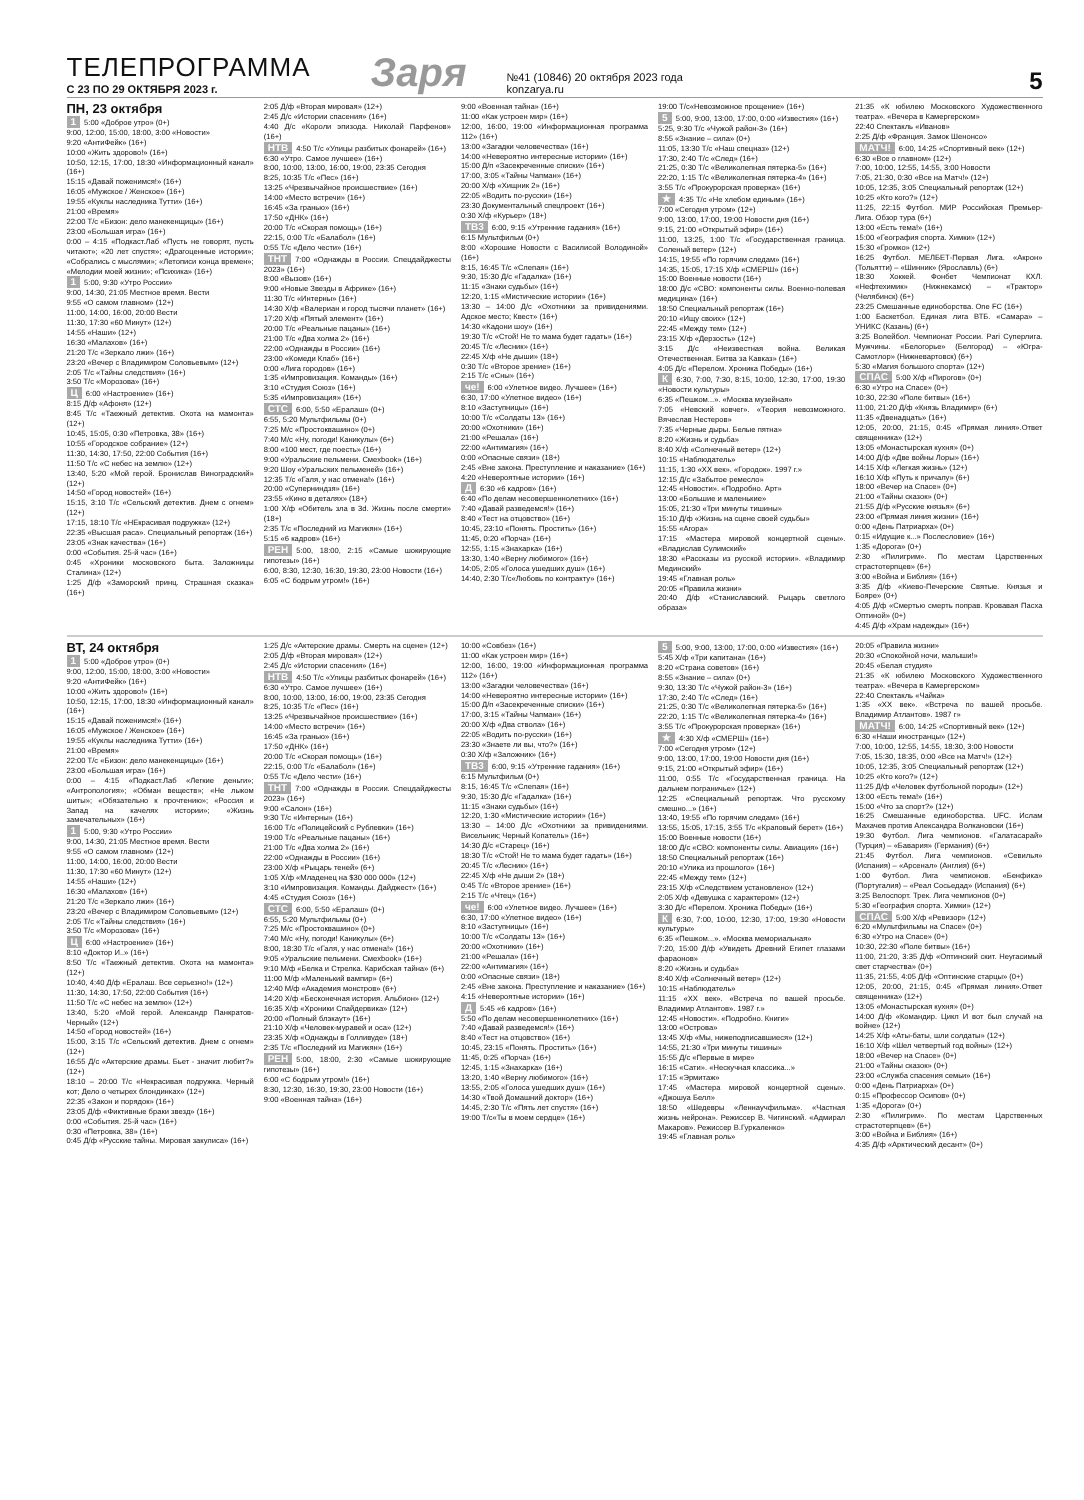ТЕЛЕПРОГРАММА
С 23 ПО 29 ОКТЯБРЯ 2023 г.
Заря
№41 (10846) 20 октября 2023 года
konzarya.ru
5
ПН, 23 октября
1 5:00 «Доброе утро» (0+)
9:00, 12:00, 15:00, 18:00, 3:00 «Новости»
9:20 «АнтиФейк» (16+)
10:00 «Жить здорово!» (16+)
10:50, 12:15, 17:00, 18:30 «Информационный канал» (16+)
15:15 «Давай поженимся!» (16+)
16:05 «Мужское / Женское» (16+)
19:55 «Куклы наследника Тутти» (16+)
21:00 «Время»
22:00 Т/с «Бизон: дело манекенщицы» (16+)
23:00 «Большая игра» (16+)
0:00 – 4:15 «Подкаст.Лаб «Пусть не говорят, пусть читают»; «20 лет спустя»; «Драгоценные истории»; «Собрались с мыслями»; «Летописи конца времен»; «Мелодии моей жизни»; «Психика» (16+)
1 5:00, 9:30 «Утро России»
9:00, 14:30, 21:05 Местное время. Вести
9:55 «О самом главном» (12+)
11:00, 14:00, 16:00, 20:00 Вести
11:30, 17:30 «60 Минут» (12+)
14:55 «Наши» (12+)
16:30 «Малахов» (16+)
21:20 Т/с «Зеркало лжи» (16+)
23:20 «Вечер с Владимиром Соловьевым» (12+)
2:05 Т/с «Тайны следствия» (16+)
3:50 Т/с «Морозова» (16+)
Ц 6:00 «Настроение» (16+)
8:15 Д/ф «Афоня» (12+)
8:45 Т/с «Таежный детектив. Охота на мамонта» (12+)
10:45, 15:05, 0:30 «Петровка, 38» (16+)
10:55 «Городское собрание» (12+)
11:30, 14:30, 17:50, 22:00 События (16+)
11:50 Т/с «С небес на землю» (12+)
13:40, 5:20 «Мой герой. Бронислав Виноградский» (12+)
14:50 «Город новостей» (16+)
15:15, 3:10 Т/с «Сельский детектив. Днем с огнем» (12+)
17:15, 18:10 Т/с «НЕкрасивая подружка» (12+)
22:35 «Высшая раса». Специальный репортаж (16+)
23:05 «Знак качества» (16+)
0:00 «События. 25-й час» (16+)
0:45 «Хроники московского быта. Заложницы Сталина» (12+)
1:25 Д/ф «Заморский принц. Страшная сказка» (16+)
2:05 Д/ф «Вторая мировая» (12+)
2:45 Д/с «Истории спасения» (16+)
4:40 Д/с «Короли эпизода. Николай Парфенов» (16+)
НТВ 4:50 Т/с «Улицы разбитых фонарей» (16+)
6:30 «Утро. Самое лучшее» (16+)
8:00, 10:00, 13:00, 16:00, 19:00, 23:35 Сегодня
8:25, 10:35 Т/с «Пес» (16+)
13:25 «Чрезвычайное происшествие» (16+)
14:00 «Место встречи» (16+)
16:45 «За гранью» (16+)
17:50 «ДНК» (16+)
20:00 Т/с «Скорая помощь» (16+)
22:15, 0:00 Т/с «Балабол» (16+)
0:55 Т/с «Дело чести» (16+)
ТНТ 7:00 «Однажды в России. Спецдайджесты 2023» (16+)
8:00 «Вызов» (16+)
9:00 «Новые Звезды в Африке» (16+)
11:30 Т/с «Интерны» (16+)
14:30 Х/ф «Валериан и город тысячи планет» (16+)
17:20 Х/ф «Пятый элемент» (16+)
20:00 Т/с «Реальные пацаны» (16+)
21:00 Т/с «Два холма 2» (16+)
22:00 «Однажды в России» (16+)
23:00 «Комеди Клаб» (16+)
0:00 «Лига городов» (16+)
1:35 «Импровизация. Команды» (16+)
3:10 «Студия Союз» (16+)
5:35 «Импровизация» (16+)
СТС 6:00, 5:50 «Ералаш» (0+)
6:55, 5:20 Мультфильмы (0+)
7:25 М/с «Простоквашино» (0+)
7:40 М/с «Ну, погоди! Каникулы» (6+)
8:00 «100 мест, где поесть» (16+)
9:00 «Уральские пельмени. Смехbook» (16+)
9:20 Шоу «Уральских пельменей» (16+)
12:35 Т/с «Галя, у нас отмена!» (16+)
20:00 «Суперниндзя» (16+)
23:55 «Кино в деталях» (18+)
1:00 Х/ф «Обитель зла в 3d. Жизнь после смерти» (18+)
2:35 Т/с «Последний из Магикян» (16+)
5:15 «6 кадров» (16+)
РЕН 5:00, 18:00, 2:15 «Самые шокирующие гипотезы» (16+)
6:00, 8:30, 12:30, 16:30, 19:30, 23:00 Новости (16+)
6:05 «С бодрым утром!» (16+)
9:00 «Военная тайна» (16+)
11:00 «Как устроен мир» (16+)
12:00, 16:00, 19:00 «Информационная программа 112» (16+)
13:00 «Загадки человечества» (16+)
14:00 «Невероятно интересные истории» (16+)
15:00 Д/п «Засекреченные списки» (16+)
17:00, 3:05 «Тайны Чапман» (16+)
20:00 Х/ф «Хищник 2» (16+)
22:05 «Водить по-русски» (16+)
23:30 Документальный спецпроект (16+)
0:30 Х/ф «Курьер» (18+)
ТВ3 6:00, 9:15 «Утренние гадания» (16+)
6:15 Мультфильм (0+)
8:00 «Хорошие Новости с Василисой Володиной» (16+)
8:15, 16:45 Т/с «Слепая» (16+)
9:30, 15:30 Д/с «Гадалка» (16+)
11:15 «Знаки судьбы» (16+)
12:20, 1:15 «Мистические истории» (16+)
13:30 – 14:00 Д/с «Охотники за привидениями. Адское место; Квест» (16+)
14:30 «Кадони шоу» (16+)
19:30 Т/с «Стой! Не то мама будет гадать» (16+)
20:45 Т/с «Лесник» (16+)
22:45 Х/ф «Не дыши» (18+)
0:30 Т/с «Второе зрение» (16+)
2:15 Т/с «Сны» (16+)
че! 6:00 «Улетное видео. Лучшее» (16+)
6:30, 17:00 «Улетное видео» (16+)
8:10 «Заступницы» (16+)
10:00 Т/с «Солдаты 13» (16+)
20:00 «Охотники» (16+)
21:00 «Решала» (16+)
22:00 «Антимагия» (16+)
0:00 «Опасные связи» (18+)
2:45 «Вне закона. Преступление и наказание» (16+)
4:20 «Невероятные истории» (16+)
Д 6:30 «6 кадров» (16+)
6:40 «По делам несовершеннолетних» (16+)
7:40 «Давай разведемся!» (16+)
8:40 «Тест на отцовство» (16+)
10:45, 23:10 «Понять. Простить» (16+)
11:45, 0:20 «Порча» (16+)
12:55, 1:15 «Знахарка» (16+)
13:30, 1:40 «Верну любимого» (16+)
14:05, 2:05 «Голоса ушедших душ» (16+)
14:40, 2:30 Т/с«Любовь по контракту» (16+)
19:00 Т/с«Невозможное прощение» (16+)
5 5:00, 9:00, 13:00, 17:00, 0:00 «Известия» (16+)
5:25, 9:30 Т/с «Чужой район-3» (16+)
8:55 «Знание – сила» (0+)
11:05, 13:30 Т/с «Наш спецназ» (12+)
17:30, 2:40 Т/с «След» (16+)
21:25, 0:30 Т/с «Великолепная пятерка-5» (16+)
22:20, 1:15 Т/с «Великолепная пятерка-4» (16+)
3:55 Т/с «Прокурорская проверка» (16+)
★ 4:35 Т/с «Не хлебом единым» (16+)
7:00 «Сегодня утром» (12+)
9:00, 13:00, 17:00, 19:00 Новости дня (16+)
9:15, 21:00 «Открытый эфир» (16+)
11:00, 13:25, 1:00 Т/с «Государственная граница. Соленый ветер» (12+)
14:15, 19:55 «По горячим следам» (16+)
14:35, 15:05, 17:15 Х/ф «СМЕРШ» (16+)
15:00 Военные новости (16+)
18:00 Д/с «СВО: компоненты силы. Военно-полевая медицина» (16+)
18:50 Специальный репортаж (16+)
20:10 «Ищу своих» (12+)
22:45 «Между тем» (12+)
23:15 Х/ф «Дерзость» (12+)
3:15 Д/с «Неизвестная война. Великая Отечественная. Битва за Кавказ» (16+)
4:05 Д/с «Перелом. Хроника Победы» (16+)
К 6:30, 7:00, 7:30, 8:15, 10:00, 12:30, 17:00, 19:30 «Новости культуры»
6:35 «Пешком...». «Москва музейная»
7:05 «Невский ковчег». «Теория невозможного. Вячеслав Нестеров»
7:35 «Черные дыры. Белые пятна»
8:20 «Жизнь и судьба»
8:40 Х/ф «Солнечный ветер» (12+)
10:15 «Наблюдатель»
11:15, 1:30 «ХХ век». «Городок». 1997 г.»
12:15 Д/с «Забытое ремесло»
12:45 «Новости». «Подробно. Арт»
13:00 «Большие и маленькие»
15:05, 21:30 «Три минуты тишины»
15:10 Д/ф «Жизнь на сцене своей судьбы»
15:55 «Агора»
17:15 «Мастера мировой концертной сцены». «Владислав Сулимский»
18:30 «Рассказы из русской истории». «Владимир Мединский»
19:45 «Главная роль»
20:05 «Правила жизни»
20:40 Д/ф «Станиславский. Рыцарь светлого образа»
21:35 «К юбилею Московского Художественного театра». «Вечера в Камергерском»
22:40 Спектакль «Иванов»
2:25 Д/ф «Франция. Замок Шенонсо»
МАТЧ! 6:00, 14:25 «Спортивный век» (12+)
6:30 «Все о главном» (12+)
7:00, 10:00, 12:55, 14:55, 3:00 Новости
7:05, 21:30, 0:30 «Все на Матч!» (12+)
10:05, 12:35, 3:05 Специальный репортаж (12+)
10:25 «Кто кого?» (12+)
11:25, 22:15 Футбол. МИР Российская Премьер-Лига. Обзор тура (6+)
13:00 «Есть тема!» (16+)
15:00 «География спорта. Химки» (12+)
15:30 «Громко» (12+)
16:25 Футбол. МЕЛБЕТ-Первая Лига. «Акрон» (Тольятти) – «Шинник» (Ярославль) (6+)
18:30 Хоккей. Фонбет Чемпионат КХЛ. «Нефтехимик» (Нижнекамск) – «Трактор» (Челябинск) (6+)
23:25 Смешанные единоборства. One FC (16+)
1:00 Баскетбол. Единая лига ВТБ. «Самара» – УНИКС (Казань) (6+)
3:25 Волейбол. Чемпионат России. Pari Суперлига. Мужчины. «Белогорье» (Белгород) – «Югра-Самотлор» (Нижневартовск) (6+)
5:30 «Магия большого спорта» (12+)
СПАС 5:00 Х/ф «Пирогов» (0+)
6:30 «Утро на Спасе» (0+)
10:30, 22:30 «Поле битвы» (16+)
11:00, 21:20 Д/ф «Князь Владимир» (6+)
11:35 «Двенадцать» (16+)
12:05, 20:00, 21:15, 0:45 «Прямая линия».Ответ священника» (12+)
13:05 «Монастырская кухня» (0+)
14:00 Д/ф «Две войны Лоры» (16+)
14:15 Х/ф «Легкая жизнь» (12+)
16:10 Х/ф «Путь к причалу» (6+)
18:00 «Вечер на Спасе» (0+)
21:00 «Тайны сказок» (0+)
21:55 Д/ф «Русские князья» (6+)
23:00 «Прямая линия жизни» (16+)
0:00 «День Патриарха» (0+)
0:15 «Идущие к...» Послесловие» (16+)
1:35 «Дорога» (0+)
2:30 «Пилигрим». По местам Царственных страстотерпцев» (6+)
3:00 «Война и Библия» (16+)
3:35 Д/ф «Киево-Печерские Святые. Князья и Бояре» (0+)
4:05 Д/ф «Смертью смерть поправ. Кровавая Пасха Оптиной» (0+)
4:45 Д/ф «Храм надежды» (16+)
ВТ, 24 октября
1 5:00 «Доброе утро» (0+)
9:00, 12:00, 15:00, 18:00, 3:00 «Новости»
9:20 «АнтиФейк» (16+)
10:00 «Жить здорово!» (16+)
10:50, 12:15, 17:00, 18:30 «Информационный канал» (16+)
15:15 «Давай поженимся!» (16+)
16:05 «Мужское / Женское» (16+)
19:55 «Куклы наследника Тутти» (16+)
21:00 «Время»
22:00 Т/с «Бизон: дело манекенщицы» (16+)
23:00 «Большая игра» (16+)
0:00 – 4:15 «Подкаст.Лаб «Легкие деньги»; «Антропология»; «Обман веществ»; «Не лыком шиты»; «Обязательно к прочтению»; «Россия и Запад на качелях истории»; «Жизнь замечательных» (16+)
1 5:00, 9:30 «Утро России»
9:00, 14:30, 21:05 Местное время. Вести
9:55 «О самом главном» (12+)
11:00, 14:00, 16:00, 20:00 Вести
11:30, 17:30 «60 Минут» (12+)
14:55 «Наши» (12+)
16:30 «Малахов» (16+)
21:20 Т/с «Зеркало лжи» (16+)
23:20 «Вечер с Владимиром Соловьевым» (12+)
2:05 Т/с «Тайны следствия» (16+)
3:50 Т/с «Морозова» (16+)
Ц 6:00 «Настроение» (16+)
8:10 «Доктор И..» (16+)
8:50 Т/с «Таежный детектив. Охота на мамонта» (12+)
10:40, 4:40 Д/ф «Ералаш. Все серьезно!» (12+)
11:30, 14:30, 17:50, 22:00 События (16+)
11:50 Т/с «С небес на землю» (12+)
13:40, 5:20 «Мой герой. Александр Панкратов-Черный» (12+)
14:50 «Город новостей» (16+)
15:00, 3:15 Т/с «Сельский детектив. Днем с огнем» (12+)
16:55 Д/с «Актерские драмы. Бьет - значит любит?» (12+)
18:10 – 20:00 Т/с «Некрасивая подружка. Черный кот; Дело о четырех блондинках» (12+)
22:35 «Закон и порядок» (16+)
23:05 Д/ф «Фиктивные браки звезд» (16+)
0:00 «События. 25-й час» (16+)
0:30 «Петровка, 38» (16+)
0:45 Д/ф «Русские тайны. Мировая закулиса» (16+)
1:25 Д/с «Актерские драмы. Смерть на сцене» (12+)
2:05 Д/ф «Вторая мировая» (12+)
2:45 Д/с «Истории спасения» (16+)
НТВ 4:50 Т/с «Улицы разбитых фонарей» (16+)
6:30 «Утро. Самое лучшее» (16+)
8:00, 10:00, 13:00, 16:00, 19:00, 23:35 Сегодня
8:25, 10:35 Т/с «Пес» (16+)
13:25 «Чрезвычайное происшествие» (16+)
14:00 «Место встречи» (16+)
16:45 «За гранью» (16+)
17:50 «ДНК» (16+)
20:00 Т/с «Скорая помощь» (16+)
22:15, 0:00 Т/с «Балабол» (16+)
0:55 Т/с «Дело чести» (16+)
ТНТ 7:00 «Однажды в России. Спецдайджесты 2023» (16+)
9:00 «Салон» (16+)
9:30 Т/с «Интерны» (16+)
16:00 Т/с «Полицейский с Рублевки» (16+)
19:00 Т/с «Реальные пацаны» (16+)
21:00 Т/с «Два холма 2» (16+)
22:00 «Однажды в России» (16+)
23:00 Х/ф «Рыцарь теней» (6+)
1:05 Х/ф «Младенец на $30 000 000» (12+)
3:10 «Импровизация. Команды. Дайджест» (16+)
4:45 «Студия Союз» (16+)
СТС 6:00, 5:50 «Ералаш» (0+)
6:55, 5:20 Мультфильмы (0+)
7:25 М/с «Простоквашино» (0+)
7:40 М/с «Ну, погоди! Каникулы» (6+)
8:00, 18:30 Т/с «Галя, у нас отмена!» (16+)
9:05 «Уральские пельмени. Смехbook» (16+)
9:10 М/ф «Белка и Стрелка. Карибская тайна» (6+)
11:00 М/ф «Маленький вампир» (6+)
12:40 М/ф «Академия монстров» (6+)
14:20 Х/ф «Бесконечная история. Альбион» (12+)
16:35 Х/ф «Хроники Спайдервика» (12+)
20:00 «Полный блэкаут» (16+)
21:10 Х/ф «Человек-муравей и оса» (12+)
23:35 Х/ф «Однажды в Голливуде» (18+)
2:35 Т/с «Последний из Магикян» (16+)
РЕН 5:00, 18:00, 2:30 «Самые шокирующие гипотезы» (16+)
6:00 «С бодрым утром!» (16+)
8:30, 12:30, 16:30, 19:30, 23:00 Новости (16+)
9:00 «Военная тайна» (16+)
10:00 «Совбез» (16+)
11:00 «Как устроен мир» (16+)
12:00, 16:00, 19:00 «Информационная программа 112» (16+)
13:00 «Загадки человечества» (16+)
14:00 «Невероятно интересные истории» (16+)
15:00 Д/п «Засекреченные списки» (16+)
17:00, 3:15 «Тайны Чапман» (16+)
20:00 Х/ф «Два ствола» (16+)
22:05 «Водить по-русски» (16+)
23:30 «Знаете ли вы, что?» (16+)
0:30 Х/ф «Заложник» (16+)
ТВ3 6:00, 9:15 «Утренние гадания» (16+)
6:15 Мультфильм (0+)
8:15, 16:45 Т/с «Слепая» (16+)
9:30, 15:30 Д/с «Гадалка» (16+)
11:15 «Знаки судьбы» (16+)
12:20, 1:30 «Мистические истории» (16+)
13:30 – 14:00 Д/с «Охотники за привидениями. Висельник; Черный Копатель» (16+)
14:30 Д/с «Старец» (16+)
18:30 Т/с «Стой! Не то мама будет гадать» (16+)
20:45 Т/с «Лесник» (16+)
22:45 Х/ф «Не дыши 2» (18+)
0:45 Т/с «Второе зрение» (16+)
2:15 Т/с «Чтец» (16+)
че! 6:00 «Улетное видео. Лучшее» (16+)
6:30, 17:00 «Улетное видео» (16+)
8:10 «Заступницы» (16+)
10:00 Т/с «Солдаты 13» (16+)
20:00 «Охотники» (16+)
21:00 «Решала» (16+)
22:00 «Антимагия» (16+)
0:00 «Опасные связи» (18+)
2:45 «Вне закона. Преступление и наказание» (16+)
4:15 «Невероятные истории» (16+)
Д 5:45 «6 кадров» (16+)
5:50 «По делам несовершеннолетних» (16+)
7:40 «Давай разведемся!» (16+)
8:40 «Тест на отцовство» (16+)
10:45, 23:15 «Понять. Простить» (16+)
11:45, 0:25 «Порча» (16+)
12:45, 1:15 «Знахарка» (16+)
13:20, 1:40 «Верну любимого» (16+)
13:55, 2:05 «Голоса ушедших душ» (16+)
14:30 «Твой Домашний доктор» (16+)
14:45, 2:30 Т/с «Пять лет спустя» (16+)
19:00 Т/с«Ты в моем сердце» (16+)
5 5:00, 9:00, 13:00, 17:00, 0:00 «Известия» (16+)
5:45 Х/ф «Три капитана» (16+)
8:20 «Страна советов» (16+)
8:55 «Знание – сила» (0+)
9:30, 13:30 Т/с «Чужой район-3» (16+)
17:30, 2:40 Т/с «След» (16+)
21:25, 0:30 Т/с «Великолепная пятерка-5» (16+)
22:20, 1:15 Т/с «Великолепная пятерка-4» (16+)
3:55 Т/с «Прокурорская проверка» (16+)
★ 4:30 Х/ф «СМЕРШ» (16+)
7:00 «Сегодня утром» (12+)
9:00, 13:00, 17:00, 19:00 Новости дня (16+)
9:15, 21:00 «Открытый эфир» (16+)
11:00, 0:55 Т/с «Государственная граница. На дальнем пограничье» (12+)
12:25 «Специальный репортаж. Что русскому смешно...» (16+)
13:40, 19:55 «По горячим следам» (16+)
13:55, 15:05, 17:15, 3:55 Т/с «Краповый берет» (16+)
15:00 Военные новости (16+)
18:00 Д/с «СВО: компоненты силы. Авиация» (16+)
18:50 Специальный репортаж (16+)
20:10 «Улика из прошлого» (16+)
22:45 «Между тем» (12+)
23:15 Х/ф «Следствием установлено» (12+)
2:05 Х/ф «Девушка с характером» (12+)
3:30 Д/с «Перелом. Хроника Победы» (16+)
К 6:30, 7:00, 10:00, 12:30, 17:00, 19:30 «Новости культуры»
6:35 «Пешком...». «Москва мемориальная»
7:20, 15:00 Д/ф «Увидеть Древний Египет глазами фараонов»
8:20 «Жизнь и судьба»
8:40 Х/ф «Солнечный ветер» (12+)
10:15 «Наблюдатель»
11:15 «ХХ век». «Встреча по вашей просьбе. Владимир Атлантов». 1987 г.»
12:45 «Новости». «Подробно. Книги»
13:00 «Острова»
13:45 Х/ф «Мы, нижеподписавшиеся» (12+)
14:55, 21:30 «Три минуты тишины»
15:55 Д/с «Первые в мире»
16:15 «Сати». «Нескучная классика...»
17:15 «Эрмитаж»
17:45 «Мастера мировой концертной сцены». «Джошуа Белл»
18:50 «Шедевры «Леннаучфильма». «Частная жизнь нейрона». Режиссер В. Чигинский. «Адмирал Макаров». Режиссер В.Гуркаленко»
19:45 «Главная роль»
20:05 «Правила жизни»
20:30 «Спокойной ночи, малыши!»
20:45 «Белая студия»
21:35 «К юбилею Московского Художественного театра». «Вечера в Камергерском»
22:40 Спектакль «Чайка»
1:35 «ХХ век». «Встреча по вашей просьбе. Владимир Атлантов». 1987 г»
МАТЧ! 6:00, 14:25 «Спортивный век» (12+)
6:30 «Наши иностранцы» (12+)
7:00, 10:00, 12:55, 14:55, 18:30, 3:00 Новости
7:05, 15:30, 18:35, 0:00 «Все на Матч!» (12+)
10:05, 12:35, 3:05 Специальный репортаж (12+)
10:25 «Кто кого?» (12+)
11:25 Д/ф «Человек футбольной породы» (12+)
13:00 «Есть тема!» (16+)
15:00 «Что за спорт?» (12+)
16:25 Смешанные единоборства. UFC. Ислам Махачев против Александра Волкановски (16+)
19:30 Футбол. Лига чемпионов. «Галатасарай» (Турция) – «Бавария» (Германия) (6+)
21:45 Футбол. Лига чемпионов. «Севилья» (Испания) – «Арсенал» (Англия) (6+)
1:00 Футбол. Лига чемпионов. «Бенфика» (Португалия) – «Реал Сосьедад» (Испания) (6+)
3:25 Велоспорт. Трек. Лига чемпионов (0+)
5:30 «География спорта. Химки» (12+)
СПАС 5:00 Х/ф «Ревизор» (12+)
6:20 «Мультфильмы на Спасе» (0+)
6:30 «Утро на Спасе» (0+)
10:30, 22:30 «Поле битвы» (16+)
11:00, 21:20, 3:35 Д/ф «Оптинский скит. Неугасимый свет старчества» (0+)
11:35, 21:55, 4:05 Д/ф «Оптинские старцы» (0+)
12:05, 20:00, 21:15, 0:45 «Прямая линия».Ответ священника» (12+)
13:05 «Монастырская кухня» (0+)
14:00 Д/ф «Командир. Цикл И вот был случай на войне» (12+)
14:25 Х/ф «Аты-баты, шли солдаты» (12+)
16:10 Х/ф «Шел четвертый год войны» (12+)
18:00 «Вечер на Спасе» (0+)
21:00 «Тайны сказок» (0+)
23:00 «Служба спасения семьи» (16+)
0:00 «День Патриарха» (0+)
0:15 «Профессор Осипов» (0+)
1:35 «Дорога» (0+)
2:30 «Пилигрим». По местам Царственных страстотерпцев» (6+)
3:00 «Война и Библия» (16+)
4:35 Д/ф «Арктический десант» (0+)